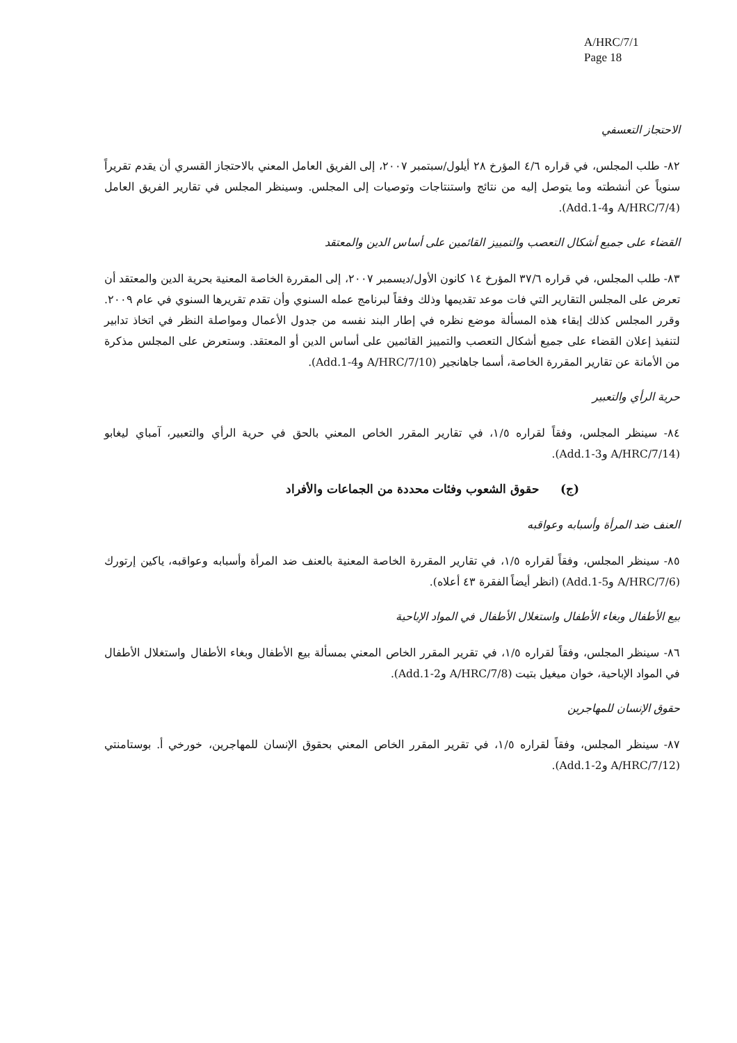A/HRC/7/1
Page 18
الاحتجاز التعسفي
٨٢- طلب المجلس، في قراره ٤/٦ المؤرخ ٢٨ أيلول/سبتمبر ٢٠٠٧، إلى الفريق العامل المعني بالاحتجاز القسري أن يقدم تقريراً سنوياً عن أنشطته وما يتوصل إليه من نتائج واستنتاجات وتوصيات إلى المجلس. وسينظر المجلس في تقارير الفريق العامل (A/HRC/7/4 وAdd.1-4).
القضاء على جميع أشكال التعصب والتمييز القائمين على أساس الدين والمعتقد
٨٣- طلب المجلس، في قراره ٣٧/٦ المؤرخ ١٤ كانون الأول/ديسمبر ٢٠٠٧، إلى المقررة الخاصة المعنية بحرية الدين والمعتقد أن تعرض على المجلس التقارير التي فات موعد تقديمها وذلك وفقاً لبرنامج عمله السنوي وأن تقدم تقريرها السنوي في عام ٢٠٠٩. وقرر المجلس كذلك إبقاء هذه المسألة موضع نظره في إطار البند نفسه من جدول الأعمال ومواصلة النظر في اتخاذ تدابير لتنفيذ إعلان القضاء على جميع أشكال التعصب والتمييز القائمين على أساس الدين أو المعتقد. وستعرض على المجلس مذكرة من الأمانة عن تقارير المقررة الخاصة، أسما جاهانجير (A/HRC/7/10 وAdd.1-4).
حرية الرأي والتعبير
٨٤- سينظر المجلس، وفقاً لقراره ١/٥، في تقارير المقرر الخاص المعني بالحق في حرية الرأي والتعبير، آمباي ليغابو (A/HRC/7/14 وAdd.1-3).
(ج) حقوق الشعوب وفئات محددة من الجماعات والأفراد
العنف ضد المرأة وأسبابه وعواقبه
٨٥- سينظر المجلس، وفقاً لقراره ١/٥، في تقارير المقررة الخاصة المعنية بالعنف ضد المرأة وأسبابه وعواقبه، ياكين إرتورك (A/HRC/7/6 وAdd.1-5) (انظر أيضاً الفقرة ٤٣ أعلاه).
بيع الأطفال وبغاء الأطفال واستغلال الأطفال في المواد الإباحية
٨٦- سينظر المجلس، وفقاً لقراره ١/٥، في تقرير المقرر الخاص المعني بمسألة بيع الأطفال وبغاء الأطفال واستغلال الأطفال في المواد الإباحية، خوان ميغيل بتيت (A/HRC/7/8 وAdd.1-2).
حقوق الإنسان للمهاجرين
٨٧- سينظر المجلس، وفقاً لقراره ١/٥، في تقرير المقرر الخاص المعني بحقوق الإنسان للمهاجرين، خورخي أ. بوستامنتي (A/HRC/7/12 وAdd.1-2).